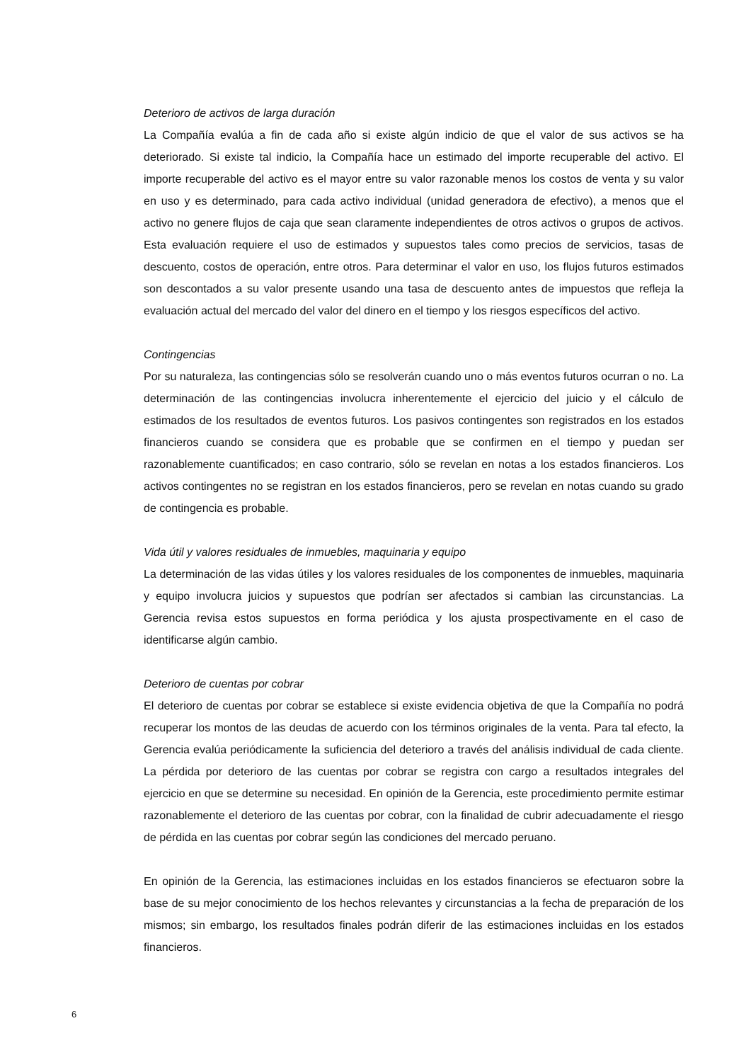Deterioro de activos de larga duración
La Compañía evalúa a fin de cada año si existe algún indicio de que el valor de sus activos se ha deteriorado. Si existe tal indicio, la Compañía hace un estimado del importe recuperable del activo. El importe recuperable del activo es el mayor entre su valor razonable menos los costos de venta y su valor en uso y es determinado, para cada activo individual (unidad generadora de efectivo), a menos que el activo no genere flujos de caja que sean claramente independientes de otros activos o grupos de activos. Esta evaluación requiere el uso de estimados y supuestos tales como precios de servicios, tasas de descuento, costos de operación, entre otros. Para determinar el valor en uso, los flujos futuros estimados son descontados a su valor presente usando una tasa de descuento antes de impuestos que refleja la evaluación actual del mercado del valor del dinero en el tiempo y los riesgos específicos del activo.
Contingencias
Por su naturaleza, las contingencias sólo se resolverán cuando uno o más eventos futuros ocurran o no. La determinación de las contingencias involucra inherentemente el ejercicio del juicio y el cálculo de estimados de los resultados de eventos futuros. Los pasivos contingentes son registrados en los estados financieros cuando se considera que es probable que se confirmen en el tiempo y puedan ser razonablemente cuantificados; en caso contrario, sólo se revelan en notas a los estados financieros. Los activos contingentes no se registran en los estados financieros, pero se revelan en notas cuando su grado de contingencia es probable.
Vida útil y valores residuales de inmuebles, maquinaria y equipo
La determinación de las vidas útiles y los valores residuales de los componentes de inmuebles, maquinaria y equipo involucra juicios y supuestos que podrían ser afectados si cambian las circunstancias. La Gerencia revisa estos supuestos en forma periódica y los ajusta prospectivamente en el caso de identificarse algún cambio.
Deterioro de cuentas por cobrar
El deterioro de cuentas por cobrar se establece si existe evidencia objetiva de que la Compañía no podrá recuperar los montos de las deudas de acuerdo con los términos originales de la venta. Para tal efecto, la Gerencia evalúa periódicamente la suficiencia del deterioro a través del análisis individual de cada cliente. La pérdida por deterioro de las cuentas por cobrar se registra con cargo a resultados integrales del ejercicio en que se determine su necesidad. En opinión de la Gerencia, este procedimiento permite estimar razonablemente el deterioro de las cuentas por cobrar, con la finalidad de cubrir adecuadamente el riesgo de pérdida en las cuentas por cobrar según las condiciones del mercado peruano.
En opinión de la Gerencia, las estimaciones incluidas en los estados financieros se efectuaron sobre la base de su mejor conocimiento de los hechos relevantes y circunstancias a la fecha de preparación de los mismos; sin embargo, los resultados finales podrán diferir de las estimaciones incluidas en los estados financieros.
6